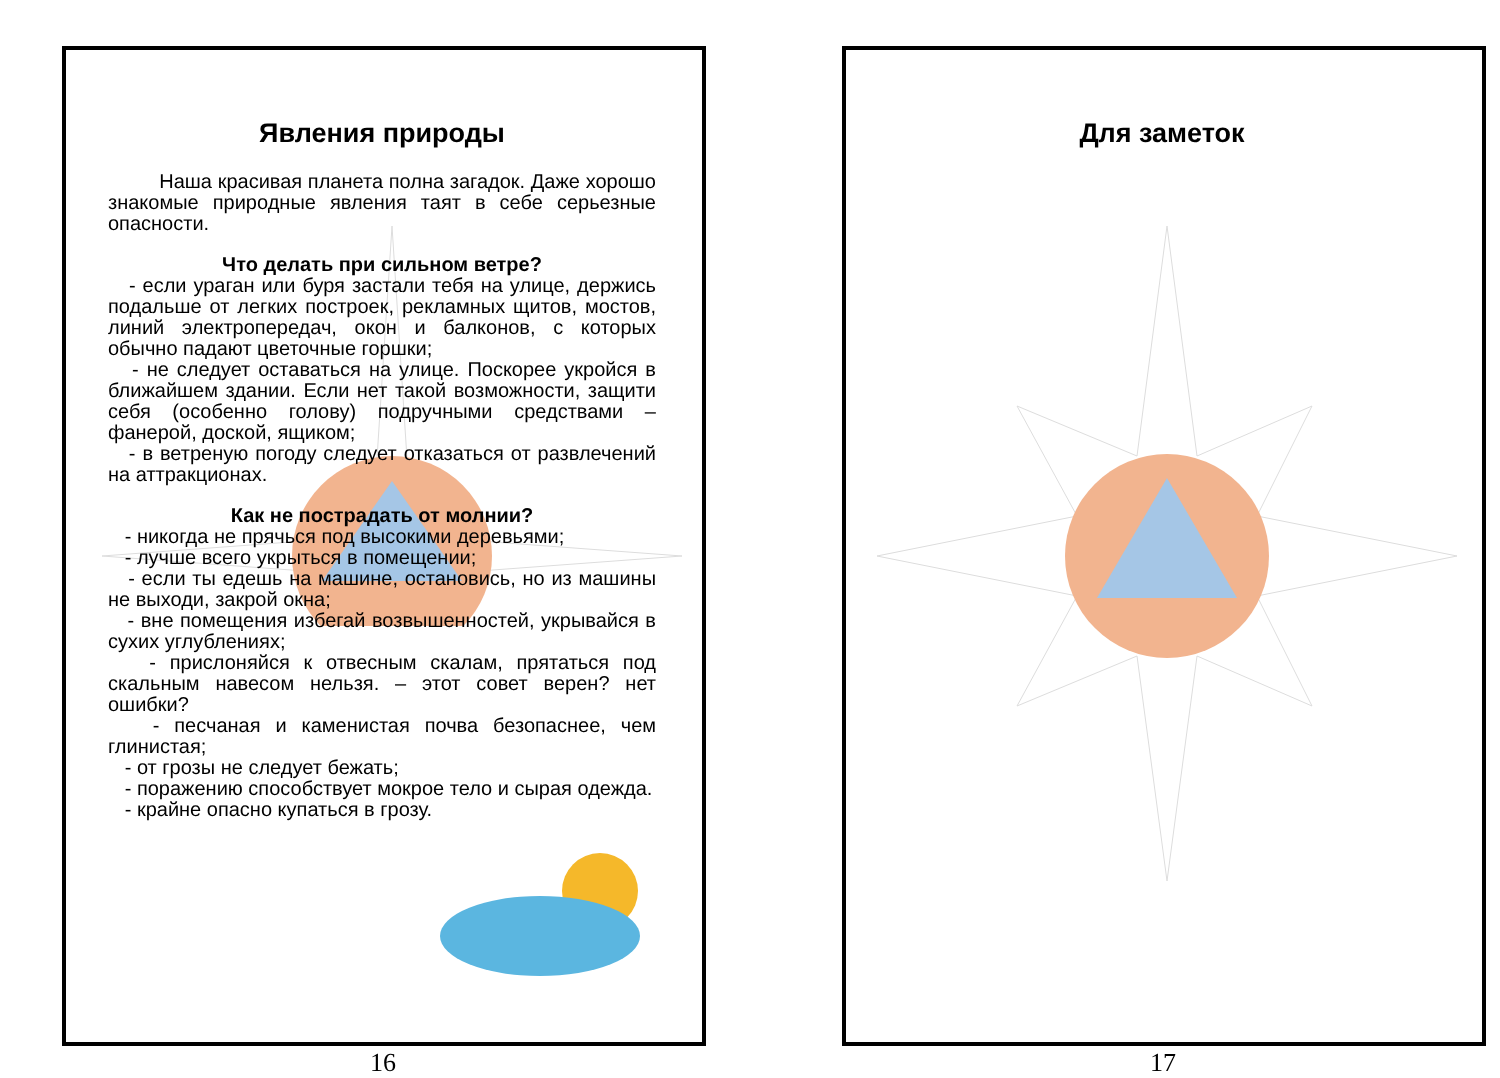Явления природы
Наша красивая планета полна загадок. Даже хорошо знакомые природные явления таят в себе серьезные опасности.
Что делать при сильном ветре?
- если ураган или буря застали тебя на улице, держись подальше от легких построек, рекламных щитов, мостов, линий электропередач, окон и балконов, с которых обычно падают цветочные горшки;
- не следует оставаться на улице. Поскорее укройся в ближайшем здании. Если нет такой возможности, защити себя (особенно голову) подручными средствами – фанерой, доской, ящиком;
- в ветреную погоду следует отказаться от развлечений на аттракционах.
Как не пострадать от молнии?
- никогда не прячься под высокими деревьями;
- лучше всего укрыться в помещении;
- если ты едешь на машине, остановись, но из машины не выходи, закрой окна;
- вне помещения избегай возвышенностей, укрывайся в сухих углублениях;
- прислоняйся к отвесным скалам, прятаться под скальным навесом нельзя. – этот совет верен? нет ошибки?
- песчаная и каменистая почва безопаснее, чем глинистая;
- от грозы не следует бежать;
- поражению способствует мокрое тело и сырая одежда.
- крайне опасно купаться в грозу.
16
Для заметок
17